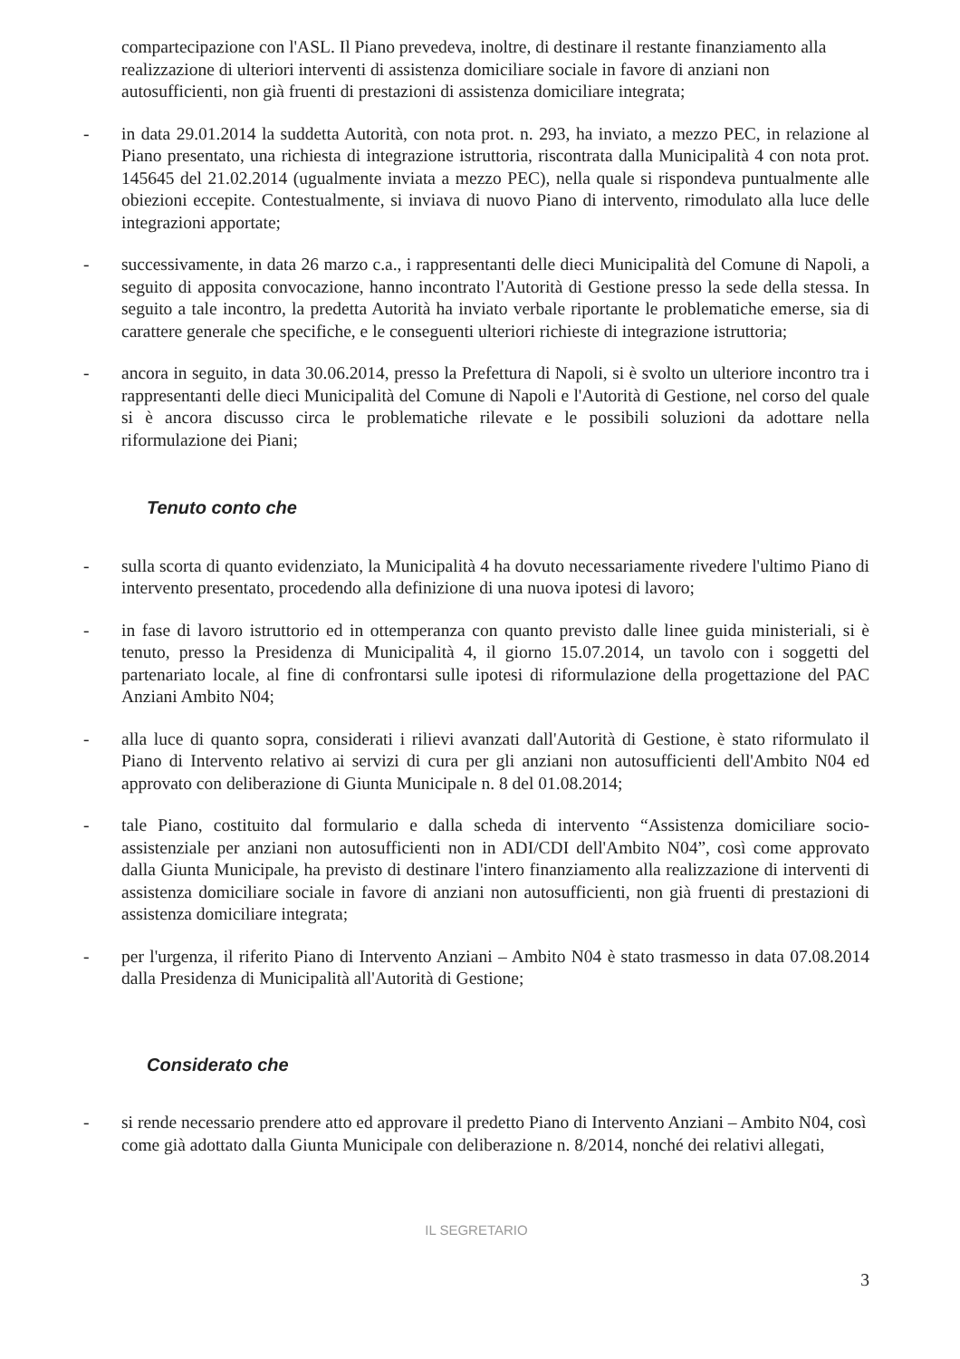compartecipazione con l'ASL. Il Piano prevedeva, inoltre, di destinare il restante finanziamento alla realizzazione di ulteriori interventi di assistenza domiciliare sociale in favore di anziani non autosufficienti, non già fruenti di prestazioni di assistenza domiciliare integrata;
- in data 29.01.2014 la suddetta Autorità, con nota prot. n. 293, ha inviato, a mezzo PEC, in relazione al Piano presentato, una richiesta di integrazione istruttoria, riscontrata dalla Municipalità 4 con nota prot. 145645 del 21.02.2014 (ugualmente inviata a mezzo PEC), nella quale si rispondeva puntualmente alle obiezioni eccepite. Contestualmente, si inviava di nuovo Piano di intervento, rimodulato alla luce delle integrazioni apportate;
- successivamente, in data 26 marzo c.a., i rappresentanti delle dieci Municipalità del Comune di Napoli, a seguito di apposita convocazione, hanno incontrato l'Autorità di Gestione presso la sede della stessa. In seguito a tale incontro, la predetta Autorità ha inviato verbale riportante le problematiche emerse, sia di carattere generale che specifiche, e le conseguenti ulteriori richieste di integrazione istruttoria;
- ancora in seguito, in data 30.06.2014, presso la Prefettura di Napoli, si è svolto un ulteriore incontro tra i rappresentanti delle dieci Municipalità del Comune di Napoli e l'Autorità di Gestione, nel corso del quale si è ancora discusso circa le problematiche rilevate e le possibili soluzioni da adottare nella riformulazione dei Piani;
Tenuto conto che
- sulla scorta di quanto evidenziato, la Municipalità 4 ha dovuto necessariamente rivedere l'ultimo Piano di intervento presentato, procedendo alla definizione di una nuova ipotesi di lavoro;
- in fase di lavoro istruttorio ed in ottemperanza con quanto previsto dalle linee guida ministeriali, si è tenuto, presso la Presidenza di Municipalità 4, il giorno 15.07.2014, un tavolo con i soggetti del partenariato locale, al fine di confrontarsi sulle ipotesi di riformulazione della progettazione del PAC Anziani Ambito N04;
- alla luce di quanto sopra, considerati i rilievi avanzati dall'Autorità di Gestione, è stato riformulato il Piano di Intervento relativo ai servizi di cura per gli anziani non autosufficienti dell'Ambito N04 ed approvato con deliberazione di Giunta Municipale n. 8 del 01.08.2014;
- tale Piano, costituito dal formulario e dalla scheda di intervento “Assistenza domiciliare socio-assistenziale per anziani non autosufficienti non in ADI/CDI dell'Ambito N04”, così come approvato dalla Giunta Municipale, ha previsto di destinare l'intero finanziamento alla realizzazione di interventi di assistenza domiciliare sociale in favore di anziani non autosufficienti, non già fruenti di prestazioni di assistenza domiciliare integrata;
- per l'urgenza, il riferito Piano di Intervento Anziani – Ambito N04 è stato trasmesso in data 07.08.2014 dalla Presidenza di Municipalità all'Autorità di Gestione;
Considerato che
- si rende necessario prendere atto ed approvare il predetto Piano di Intervento Anziani – Ambito N04, così come già adottato dalla Giunta Municipale con deliberazione n. 8/2014, nonché dei relativi allegati,
IL SEGRETARIO
3